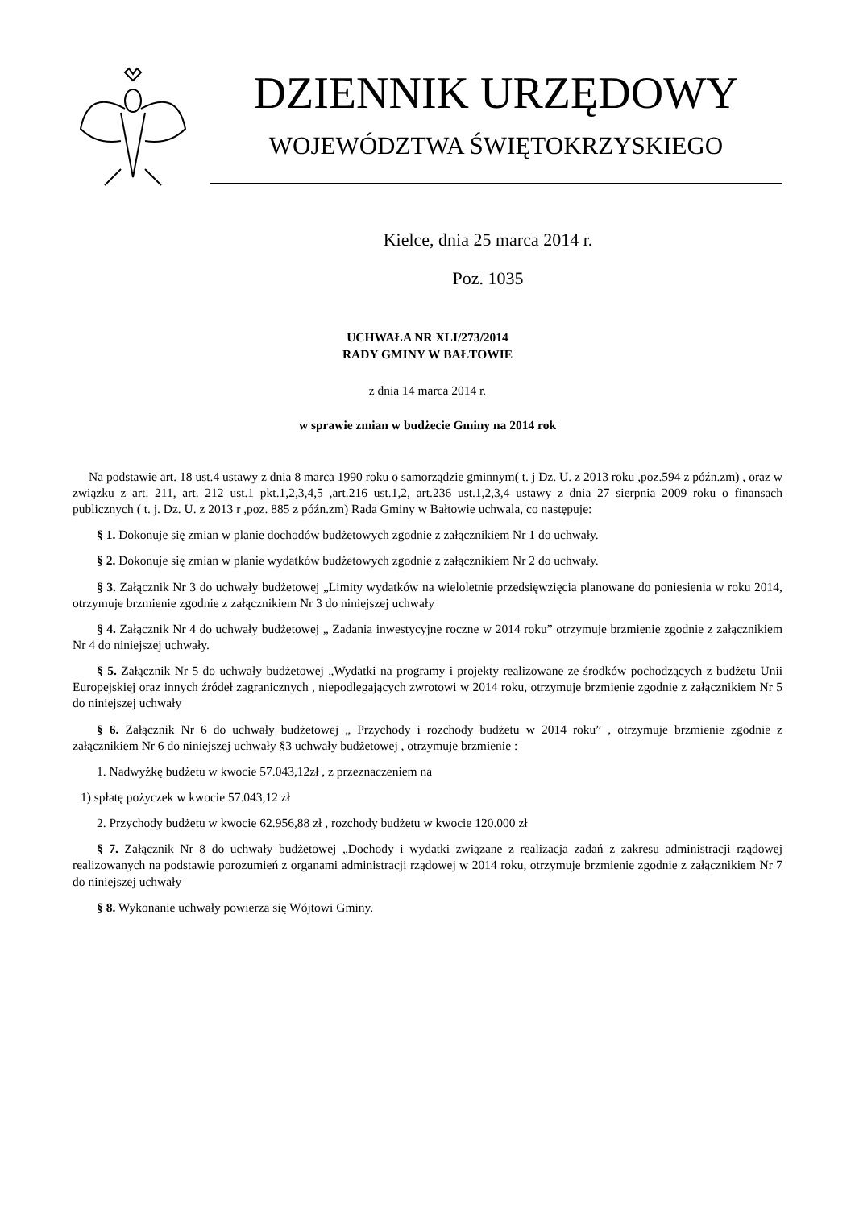DZIENNIK URZĘDOWY
WOJEWÓDZTWA ŚWIĘTOKRZYSKIEGO
Kielce, dnia 25 marca 2014 r.
Poz. 1035
UCHWAŁA NR XLI/273/2014
RADY GMINY W BAŁTOWIE
z dnia 14 marca 2014 r.
w sprawie zmian w budżecie Gminy na 2014 rok
Na podstawie art. 18 ust.4 ustawy z dnia 8 marca 1990 roku o samorządzie gminnym( t. j Dz. U. z 2013 roku ,poz.594 z późn.zm) , oraz w związku z art. 211, art. 212 ust.1 pkt.1,2,3,4,5 ,art.216 ust.1,2, art.236 ust.1,2,3,4 ustawy z dnia 27 sierpnia 2009 roku o finansach publicznych ( t. j. Dz. U. z 2013 r ,poz. 885 z późn.zm) Rada Gminy w Bałtowie uchwala, co następuje:
§ 1. Dokonuje się zmian w planie dochodów budżetowych zgodnie z załącznikiem Nr 1 do uchwały.
§ 2. Dokonuje się zmian w planie wydatków budżetowych zgodnie z załącznikiem Nr 2 do uchwały.
§ 3. Załącznik Nr 3 do uchwały budżetowej „Limity wydatków na wieloletnie przedsięwzięcia planowane do poniesienia w roku 2014, otrzymuje brzmienie zgodnie z załącznikiem Nr 3 do niniejszej uchwały
§ 4. Załącznik Nr 4 do uchwały budżetowej „ Zadania inwestycyjne roczne w 2014 roku” otrzymuje brzmienie zgodnie z załącznikiem Nr 4 do niniejszej uchwały.
§ 5. Załącznik Nr 5 do uchwały budżetowej „Wydatki na programy i projekty realizowane ze środków pochodzących z budżetu Unii Europejskiej oraz innych źródeł zagranicznych , niepodlegających zwrotowi w 2014 roku, otrzymuje brzmienie zgodnie z załącznikiem Nr 5 do niniejszej uchwały
§ 6. Załącznik Nr 6 do uchwały budżetowej „ Przychody i rozchody budżetu w 2014 roku” , otrzymuje brzmienie zgodnie z załącznikiem Nr 6 do niniejszej uchwały §3 uchwały budżetowej , otrzymuje brzmienie :
1. Nadwyżkę budżetu w kwocie 57.043,12zł , z przeznaczeniem na
1) spłatę pożyczek w kwocie 57.043,12 zł
2. Przychody budżetu w kwocie 62.956,88 zł , rozchody budżetu w kwocie 120.000 zł
§ 7. Załącznik Nr 8 do uchwały budżetowej „Dochody i wydatki związane z realizacja zadań z zakresu administracji rządowej realizowanych na podstawie porozumień z organami administracji rządowej w 2014 roku, otrzymuje brzmienie zgodnie z załącznikiem Nr 7 do niniejszej uchwały
§ 8. Wykonanie uchwały powierza się Wójtowi Gminy.